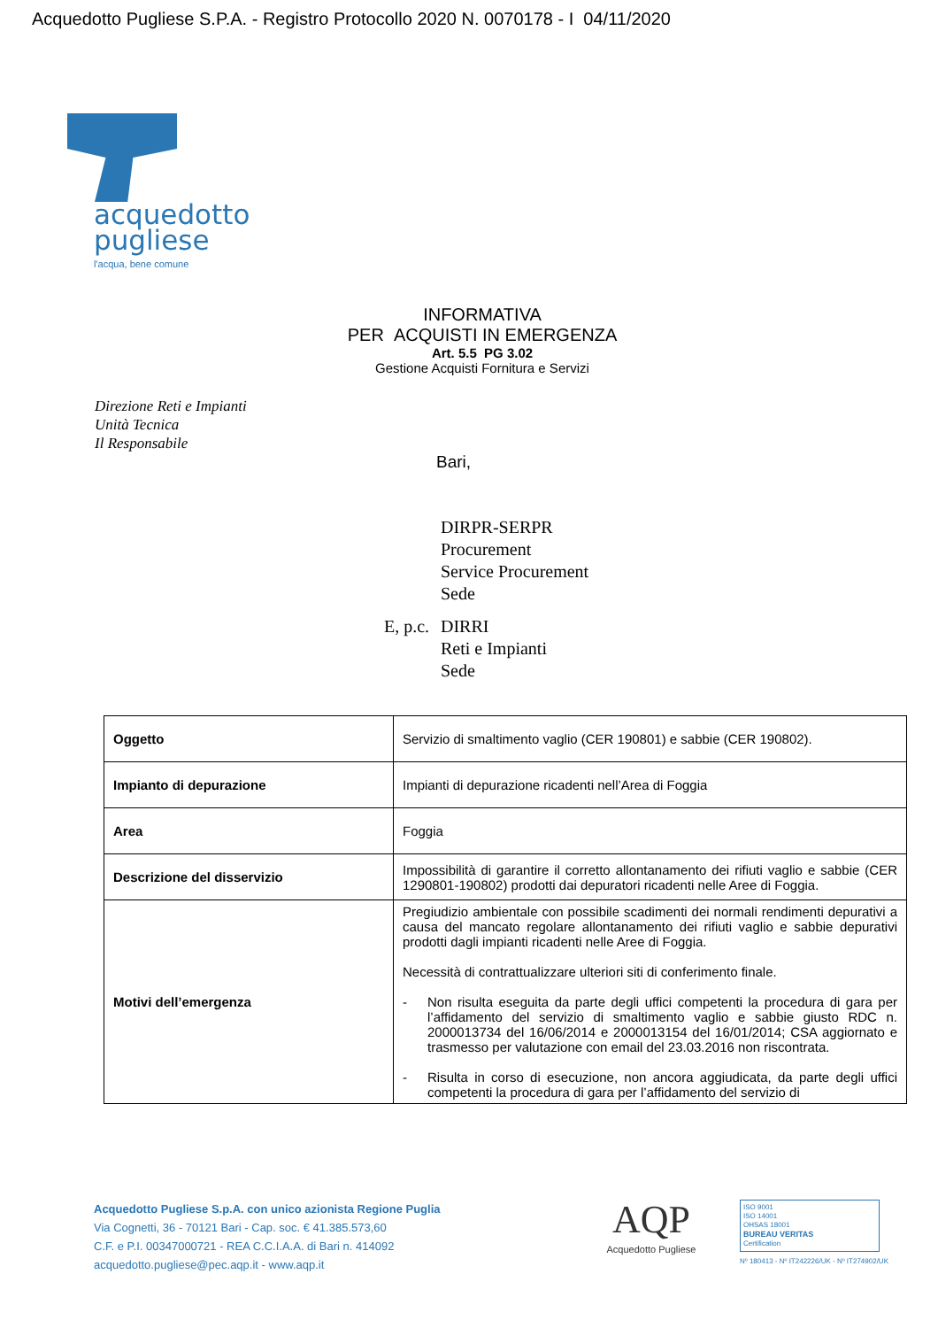Acquedotto Pugliese S.P.A. - Registro Protocollo 2020 N. 0070178 - I 04/11/2020
acquedotto
pugliese
l'acqua, bene comune
INFORMATIVA
PER ACQUISTI IN EMERGENZA
Art. 5.5 PG 3.02
Gestione Acquisti Fornitura e Servizi
Direzione Reti e Impianti
Unità Tecnica
Il Responsabile
Bari,
DIRPR-SERPR
Procurement
Service Procurement
Sede
E, p.c.
DIRRI
Reti e Impianti
Sede
| Oggetto | Servizio di smaltimento vaglio (CER 190801) e sabbie (CER 190802). |
| Impianto di depurazione | Impianti di depurazione ricadenti nell’Area di Foggia |
| Area | Foggia |
| Descrizione del disservizio | Impossibilità di garantire il corretto allontanamento dei rifiuti vaglio e sabbie (CER 1290801-190802) prodotti dai depuratori ricadenti nelle Aree di Foggia. |
| Motivi dell’emergenza | Pregiudizio ambientale con possibile scadimenti dei normali rendimenti depurativi a causa del mancato regolare allontanamento dei rifiuti vaglio e sabbie depurativi prodotti dagli impianti ricadenti nelle Aree di Foggia. Necessità di contrattualizzare ulteriori siti di conferimento finale. - Non risulta eseguita da parte degli uffici competenti la procedura di gara per l’affidamento del servizio di smaltimento vaglio e sabbie giusto RDC n. 2000013734 del 16/06/2014 e 2000013154 del 16/01/2014; CSA aggiornato e trasmesso per valutazione con email del 23.03.2016 non riscontrata. - Risulta in corso di esecuzione, non ancora aggiudicata, da parte degli uffici competenti la procedura di gara per l’affidamento del servizio di |
Acquedotto Pugliese S.p.A. con unico azionista Regione Puglia
Via Cognetti, 36 - 70121 Bari - Cap. soc. € 41.385.573,60
C.F. e P.I. 00347000721 - REA C.C.I.A.A. di Bari n. 414092
acquedotto.pugliese@pec.aqp.it - www.aqp.it
AQP
Acquedotto Pugliese
ISO 9001
ISO 14001
OHSAS 18001
BUREAU VERITAS
Certification
Nº 180413 - Nº IT242226/UK - Nº IT274902/UK